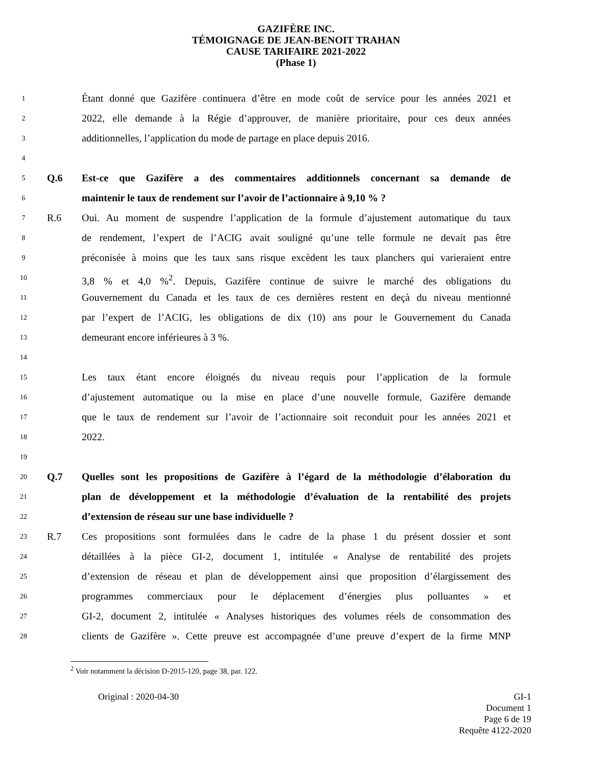GAZIFÈRE INC.
TÉMOIGNAGE DE JEAN-BENOIT TRAHAN
CAUSE TARIFAIRE 2021-2022
(Phase 1)
1 Étant donné que Gazifère continuera d’être en mode coût de service pour les années 2021 et
2 2022, elle demande à la Régie d’approuver, de manière prioritaire, pour ces deux années
3 additionnelles, l’application du mode de partage en place depuis 2016.
4
5 Q.6 Est-ce que Gazifère a des commentaires additionnels concernant sa demande de
6 maintenir le taux de rendement sur l’avoir de l’actionnaire à 9,10 % ?
7 R.6 Oui. Au moment de suspendre l’application de la formule d’ajustement automatique du taux
8 de rendement, l’expert de l’ACIG avait souligné qu’une telle formule ne devait pas être
9 préconisée à moins que les taux sans risque excèdent les taux planchers qui varieraient entre
10 3,8 % et 4,0 %<sup>2</sup>. Depuis, Gazifère continue de suivre le marché des obligations du
11 Gouvernement du Canada et les taux de ces dernières restent en deçà du niveau mentionné
12 par l’expert de l’ACIG, les obligations de dix (10) ans pour le Gouvernement du Canada
13 demeurant encore inférieures à 3 %.
14
15 Les taux étant encore éloignés du niveau requis pour l’application de la formule
16 d’ajustement automatique ou la mise en place d’une nouvelle formule, Gazifère demande
17 que le taux de rendement sur l’avoir de l’actionnaire soit reconduit pour les années 2021 et
18 2022.
19
20 Q.7 Quelles sont les propositions de Gazifère à l’égard de la méthodologie d’élaboration du
21 plan de développement et la méthodologie d’évaluation de la rentabilité des projets
22 d’extension de réseau sur une base individuelle ?
23 R.7 Ces propositions sont formulées dans le cadre de la phase 1 du présent dossier et sont
24 détaillées à la pièce GI-2, document 1, intitulée « Analyse de rentabilité des projets
25 d’extension de réseau et plan de développement ainsi que proposition d’élargissement des
26 programmes commerciaux pour le déplacement d’énergies plus polluantes » et
27 GI-2, document 2, intitulée « Analyses historiques des volumes réels de consommation des
28 clients de Gazifère ». Cette preuve est accompagnée d’une preuve d’expert de la firme MNP
<sup>2</sup> Voir notamment la décision D-2015-120, page 38, par. 122.
Original : 2020-04-30 GI-1
Document 1
Page 6 de 19
Requête 4122-2020